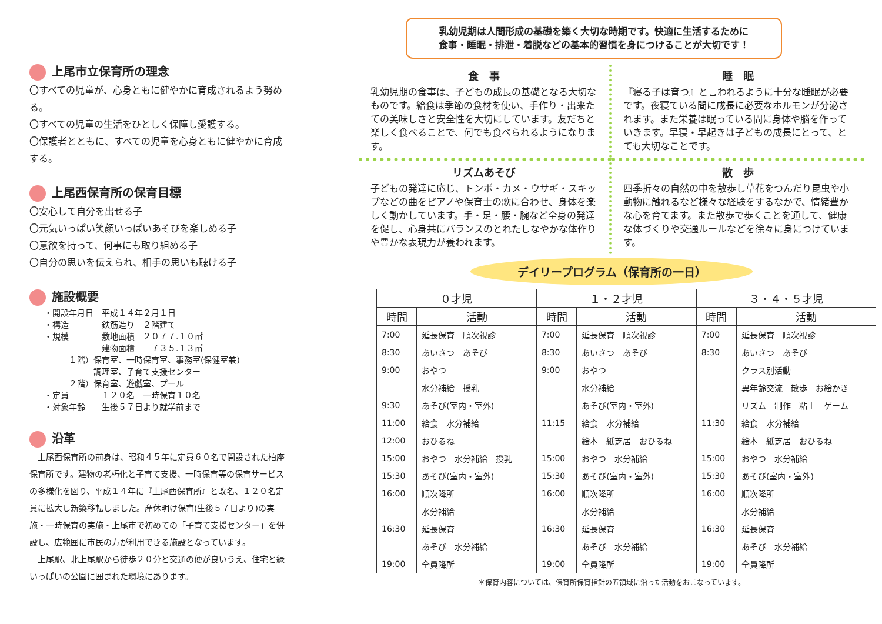上尾市立保育所の理念
〇すべての児童が、心身ともに健やかに育成されるよう努める。
〇すべての児童の生活をひとしく保障し愛護する。
〇保護者とともに、すべての児童を心身ともに健やかに育成する。
上尾西保育所の保育目標
〇安心して自分を出せる子
〇元気いっぱい笑顔いっぱいあそびを楽しめる子
〇意欲を持って、何事にも取り組める子
〇自分の思いを伝えられ、相手の思いも聴ける子
施設概要
・開設年月日　平成１４年２月１日
・構造　　　　鉄筋造り　２階建て
・規模　　　　敷地面積　２０７７.１０㎡
　　　　　　　建物面積　　７３５.１３㎡
　　　１階）保育室、一時保育室、事務室(保健室兼)
　　　　　　調理室、子育て支援センター
　　　２階）保育室、遊戯室、プール
・定員　　　　１２０名　一時保育１０名
・対象年齢　　生後５７日より就学前まで
沿革
　上尾西保育所の前身は、昭和４５年に定員６０名で開設された柏座保育所です。建物の老朽化と子育て支援、一時保育等の保育サービスの多様化を図り、平成１４年に『上尾西保育所』と改名、１２０名定員に拡大し新築移転しました。産休明け保育(生後５７日より)の実施・一時保育の実施・上尾市で初めての「子育て支援センター」を併設し、広範囲に市民の方が利用できる施設となっています。
　上尾駅、北上尾駅から徒歩２０分と交通の便が良いうえ、住宅と緑いっぱいの公園に囲まれた環境にあります。
乳幼児期は人間形成の基礎を築く大切な時期です。快適に生活するために
食事・睡眠・排泄・着脱などの基本的習慣を身につけることが大切です！
食　事
乳幼児期の食事は、子どもの成長の基礎となる大切なものです。給食は季節の食材を使い、手作り・出来たての美味しさと安全性を大切にしています。友だちと楽しく食べることで、何でも食べられるようになります。
睡　眠
『寝る子は育つ』と言われるように十分な睡眠が必要です。夜寝ている間に成長に必要なホルモンが分泌されます。また栄養は眠っている間に身体や脳を作っていきます。早寝・早起きは子どもの成長にとって、とても大切なことです。
リズムあそび
子どもの発達に応じ、トンボ・カメ・ウサギ・スキップなどの曲をピアノや保育士の歌に合わせ、身体を楽しく動かしています。手・足・腰・腕など全身の発達を促し、心身共にバランスのとれたしなやかな体作りや豊かな表現力が養われます。
散　歩
四季折々の自然の中を散歩し草花をつんだり昆虫や小動物に触れるなど様々な経験をするなかで、情緒豊かな心を育てます。また散歩で歩くことを通して、健康な体づくりや交通ルールなどを徐々に身につけています。
デイリープログラム（保育所の一日）
| ０才児 | | １・２才児 | | ３・４・５才児 | |
| --- | --- | --- | --- | --- | --- |
| 時間 | 活動 | 時間 | 活動 | 時間 | 活動 |
| 7:00 | 延長保育 順次視診 | 7:00 | 延長保育 順次視診 | 7:00 | 延長保育 順次視診 |
| 8:30 | あいさつ あそび | 8:30 | あいさつ あそび | 8:30 | あいさつ あそび |
| 9:00 | おやつ | 9:00 | おやつ | | クラス別活動 |
| | 水分補給 授乳 | | 水分補給 | | 異年齢交流 散歩 お絵かき |
| 9:30 | あそび(室内・室外) | | あそび(室内・室外) | | リズム 制作 粘土 ゲーム |
| 11:00 | 給食 水分補給 | 11:15 | 給食 水分補給 | 11:30 | 給食 水分補給 |
| 12:00 | おひるね | | 絵本 紙芝居 おひるね | | 絵本 紙芝居 おひるね |
| 15:00 | おやつ 水分補給 授乳 | 15:00 | おやつ 水分補給 | 15:00 | おやつ 水分補給 |
| 15:30 | あそび(室内・室外) | 15:30 | あそび(室内・室外) | 15:30 | あそび(室内・室外) |
| 16:00 | 順次降所 | 16:00 | 順次降所 | 16:00 | 順次降所 |
| | 水分補給 | | 水分補給 | | 水分補給 |
| 16:30 | 延長保育 | 16:30 | 延長保育 | 16:30 | 延長保育 |
| | あそび 水分補給 | | あそび 水分補給 | | あそび 水分補給 |
| 19:00 | 全員降所 | 19:00 | 全員降所 | 19:00 | 全員降所 |
＊保育内容については、保育所保育指針の五領域に沿った活動をおこなっています。